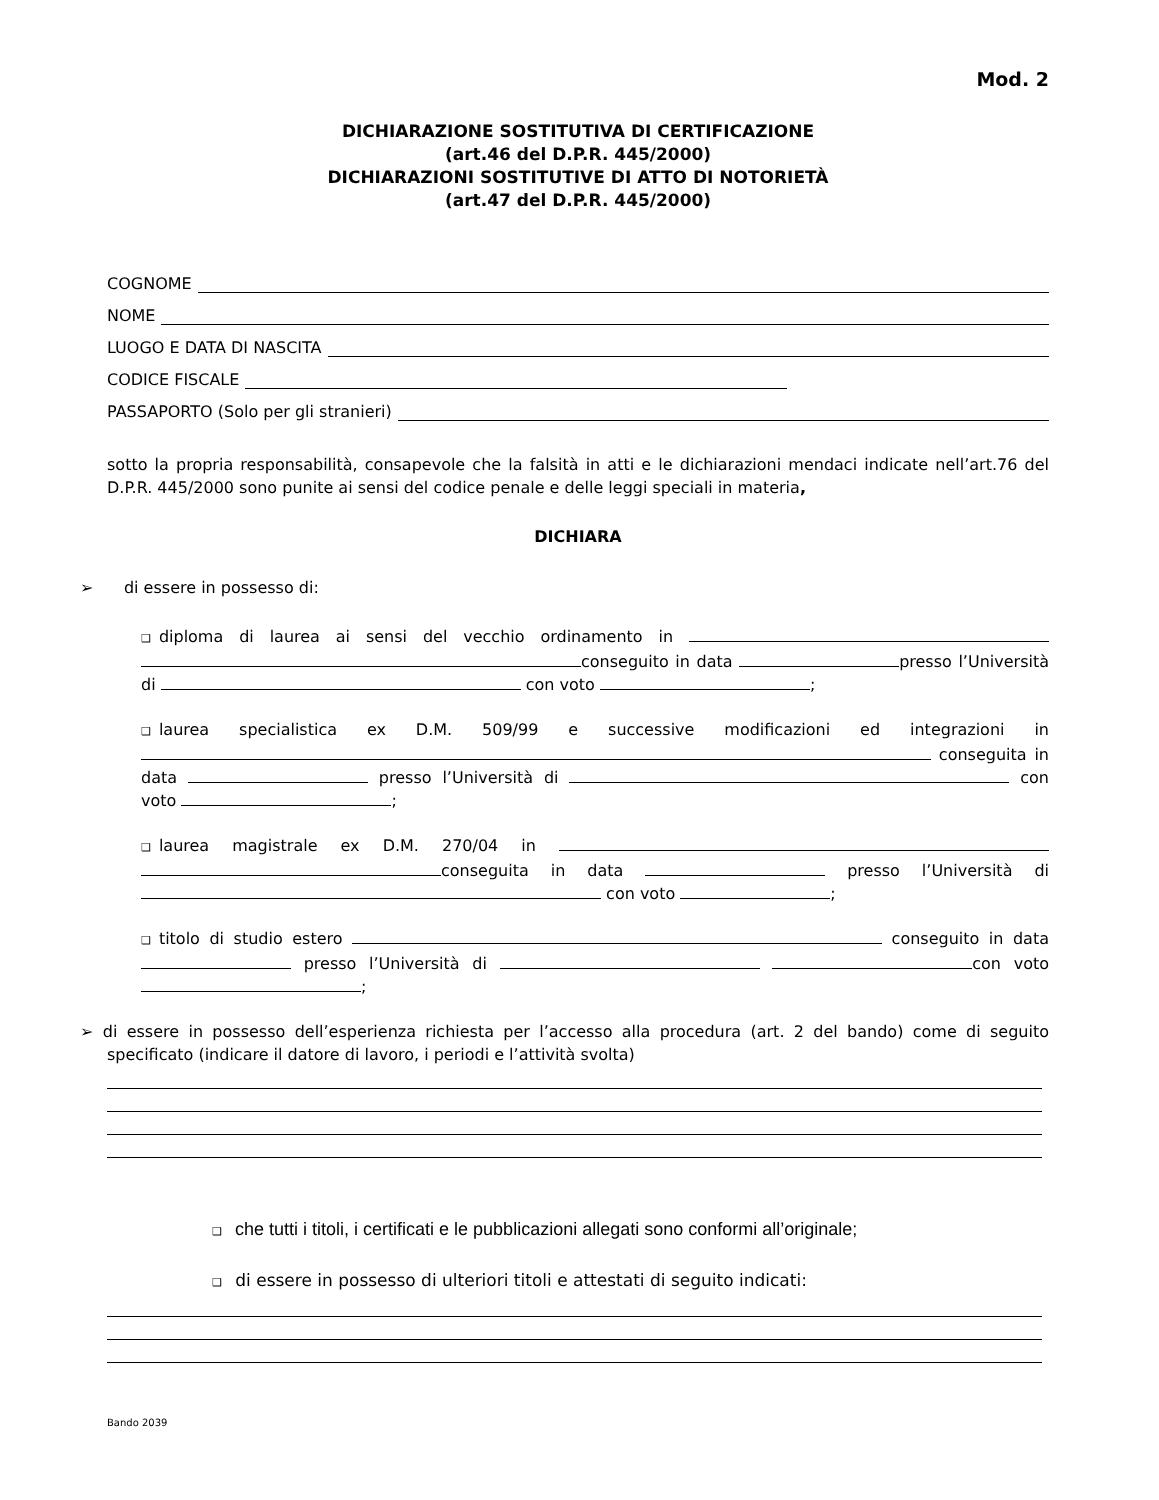Mod. 2
DICHIARAZIONE SOSTITUTIVA DI CERTIFICAZIONE
(art.46 del D.P.R. 445/2000)
DICHIARAZIONI SOSTITUTIVE DI ATTO DI NOTORIETÀ
(art.47 del D.P.R. 445/2000)
COGNOME
NOME
LUOGO E DATA DI NASCITA
CODICE FISCALE
PASSAPORTO (Solo per gli stranieri)
sotto la propria responsabilità, consapevole che la falsità in atti e le dichiarazioni mendaci indicate nell’art.76 del D.P.R. 445/2000 sono punite ai sensi del codice penale e delle leggi speciali in materia,
DICHIARA
➢ di essere in possesso di:
❑ diploma di laurea ai sensi del vecchio ordinamento in conseguito in data presso l’Università di con voto ;
❑ laurea specialistica ex D.M. 509/99 e successive modificazioni ed integrazioni in conseguita in data presso l’Università di con voto ;
❑ laurea magistrale ex D.M. 270/04 in conseguita in data presso l’Università di con voto ;
❑ titolo di studio estero conseguito in data presso l’Università di con voto ;
➢ di essere in possesso dell’esperienza richiesta per l’accesso alla procedura (art. 2 del bando) come di seguito specificato (indicare il datore di lavoro, i periodi e l’attività svolta)
❑ che tutti i titoli, i certificati e le pubblicazioni allegati sono conformi all’originale;
❑ di essere in possesso di ulteriori titoli e attestati di seguito indicati:
Bando 2039